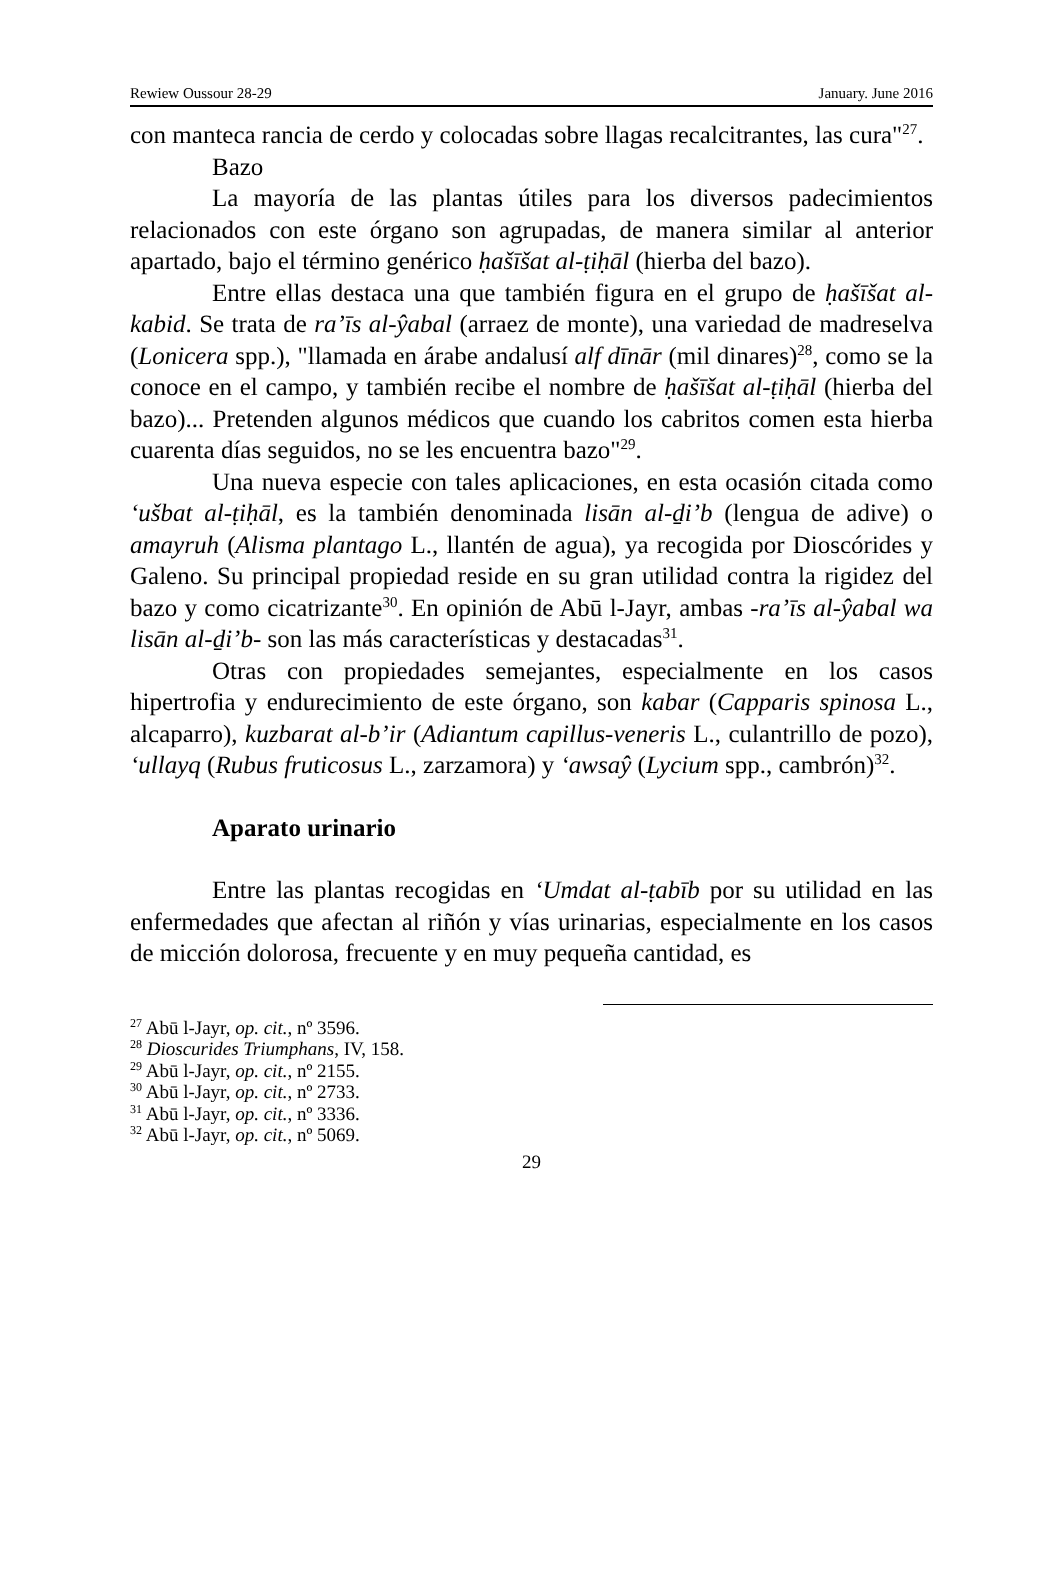Rewiew Oussour 28-29 January. June 2016
con manteca rancia de cerdo y colocadas sobre llagas recalcitrantes, las cura"<sup>27</sup>.
Bazo
La mayoría de las plantas útiles para los diversos padecimientos relacionados con este órgano son agrupadas, de manera similar al anterior apartado, bajo el término genérico ḥašīšat al-ṭiḥāl (hierba del bazo).
Entre ellas destaca una que también figura en el grupo de ḥašīšat al-kabid. Se trata de ra’īs al-ŷabal (arraez de monte), una variedad de madreselva (Lonicera spp.), "llamada en árabe andalusí alf dīnār (mil dinares)<sup>28</sup>, como se la conoce en el campo, y también recibe el nombre de ḥašīšat al-ṭiḥāl (hierba del bazo)... Pretenden algunos médicos que cuando los cabritos comen esta hierba cuarenta días seguidos, no se les encuentra bazo"<sup>29</sup>.
Una nueva especie con tales aplicaciones, en esta ocasión citada como ‘ušbat al-ṭiḥāl, es la también denominada lisān al-ḏi’b (lengua de adive) o amayruh (Alisma plantago L., llantén de agua), ya recogida por Dioscórides y Galeno. Su principal propiedad reside en su gran utilidad contra la rigidez del bazo y como cicatrizante<sup>30</sup>. En opinión de Abū l-Jayr, ambas -ra’īs al-ŷabal wa lisān al-ḏi’b- son las más características y destacadas<sup>31</sup>.
Otras con propiedades semejantes, especialmente en los casos hipertrofia y endurecimiento de este órgano, son kabar (Capparis spinosa L., alcaparro), kuzbarat al-b’ir (Adiantum capillus-veneris L., culantrillo de pozo), ‘ullayq (Rubus fruticosus L., zarzamora) y ‘awsaŷ (Lycium spp., cambrón)<sup>32</sup>.
Aparato urinario
Entre las plantas recogidas en ‘Umdat al-ṭabīb por su utilidad en las enfermedades que afectan al riñón y vías urinarias, especialmente en los casos de micción dolorosa, frecuente y en muy pequeña cantidad, es
<sup>27</sup> Abū l-Jayr, op. cit., nº 3596.
<sup>28</sup> Dioscurides Triumphans, IV, 158.
<sup>29</sup> Abū l-Jayr, op. cit., nº 2155.
<sup>30</sup> Abū l-Jayr, op. cit., nº 2733.
<sup>31</sup> Abū l-Jayr, op. cit., nº 3336.
<sup>32</sup> Abū l-Jayr, op. cit., nº 5069.
29